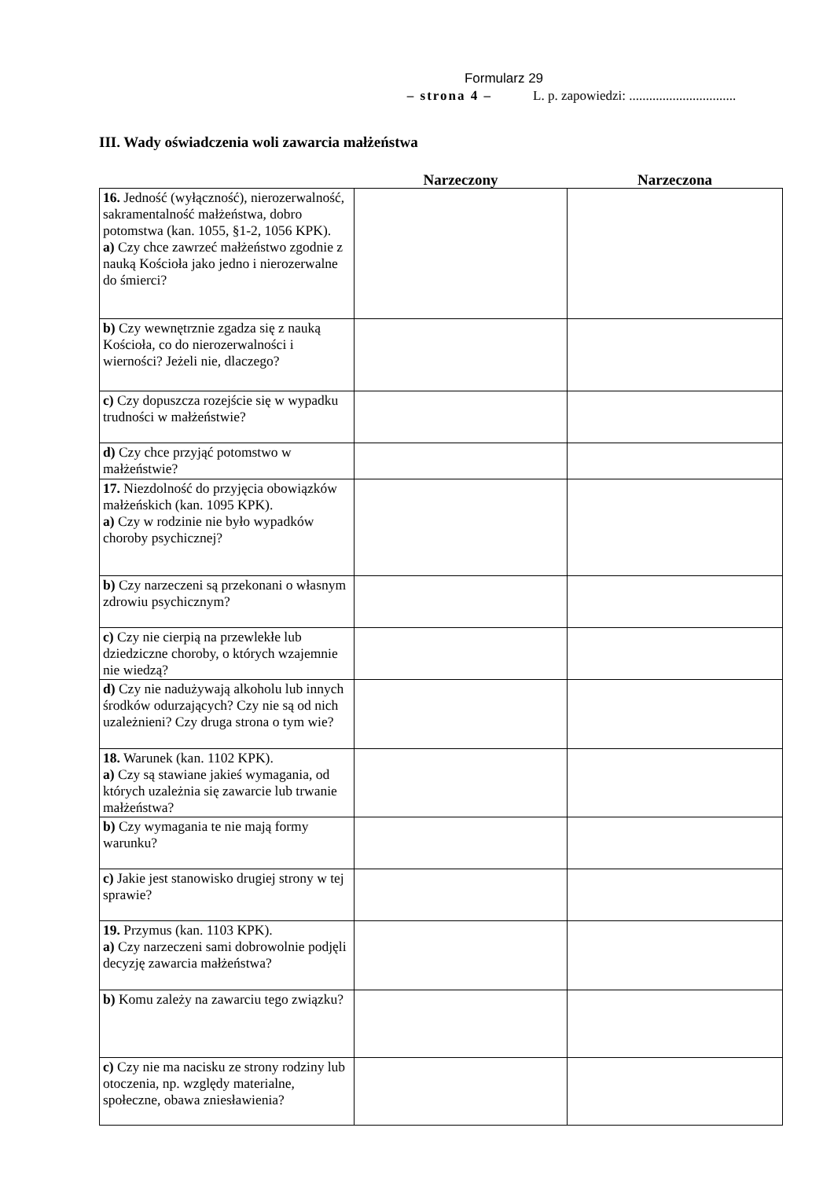Formularz 29
– strona 4 – L. p. zapowiedzi: ................................
III. Wady oświadczenia woli zawarcia małżeństwa
| | Narzeczony | Narzeczona |
| --- | --- | --- |
| 16. Jedność (wyłączność), nierozerwalność, sakramentalność małżeństwa, dobro potomstwa (kan. 1055, §1-2, 1056 KPK). a) Czy chce zawrzeć małżeństwo zgodnie z nauką Kościoła jako jedno i nierozerwalne do śmierci? | | |
| b) Czy wewnętrznie zgadza się z nauką Kościoła, co do nierozerwalności i wierności? Jeżeli nie, dlaczego? | | |
| c) Czy dopuszcza rozejście się w wypadku trudności w małżeństwie? | | |
| d) Czy chce przyjąć potomstwo w małżeństwie? | | |
| 17. Niezdolność do przyjęcia obowiązków małżeńskich (kan. 1095 KPK). a) Czy w rodzinie nie było wypadków choroby psychicznej? | | |
| b) Czy narzeczeni są przekonani o własnym zdrowiu psychicznym? | | |
| c) Czy nie cierpią na przewlekłe lub dziedziczne choroby, o których wzajemnie nie wiedzą? | | |
| d) Czy nie nadużywają alkoholu lub innych środków odurzających? Czy nie są od nich uzależnieni? Czy druga strona o tym wie? | | |
| 18. Warunek (kan. 1102 KPK). a) Czy są stawiane jakieś wymagania, od których uzależnia się zawarcie lub trwanie małżeństwa? | | |
| b) Czy wymagania te nie mają formy warunku? | | |
| c) Jakie jest stanowisko drugiej strony w tej sprawie? | | |
| 19. Przymus (kan. 1103 KPK). a) Czy narzeczeni sami dobrowolnie podjęli decyzję zawarcia małżeństwa? | | |
| b) Komu zależy na zawarciu tego związku? | | |
| c) Czy nie ma nacisku ze strony rodziny lub otoczenia, np. względy materialne, społeczne, obawa zniesławienia? | | |